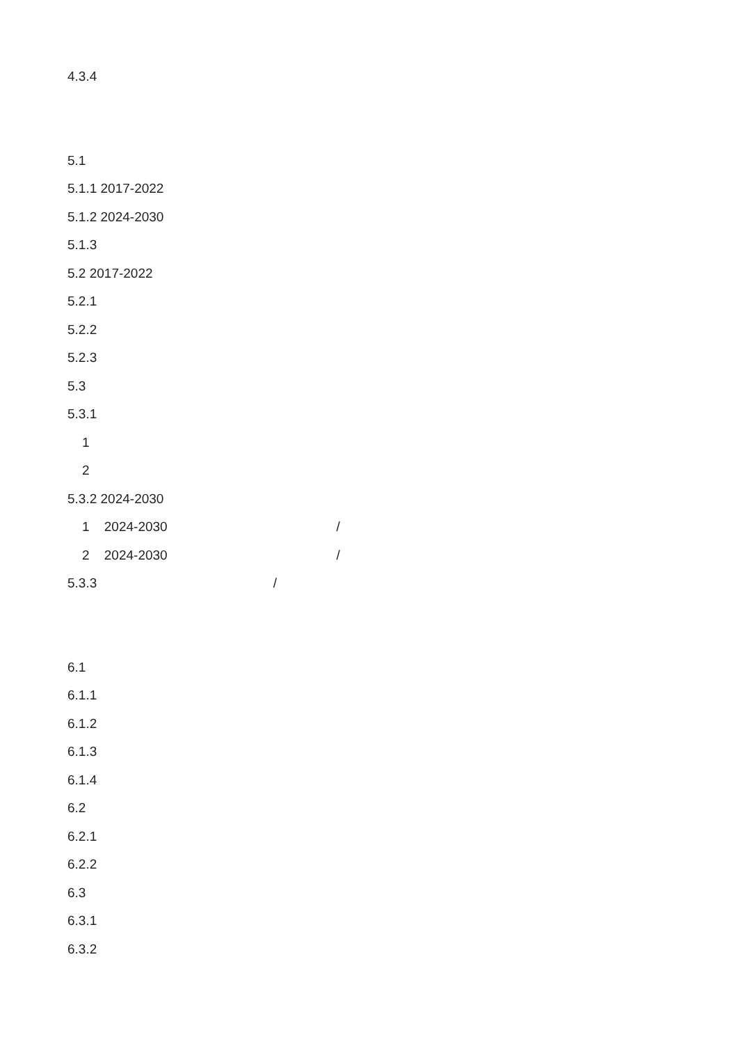4.3.4
5.1
5.1.1 2017-2022
5.1.2 2024-2030
5.1.3
5.2 2017-2022
5.2.1
5.2.2
5.2.3
5.3
5.3.1
1
2
5.3.2 2024-2030
1 2024-2030 /
2 2024-2030 /
5.3.3 /
6.1
6.1.1
6.1.2
6.1.3
6.1.4
6.2
6.2.1
6.2.2
6.3
6.3.1
6.3.2